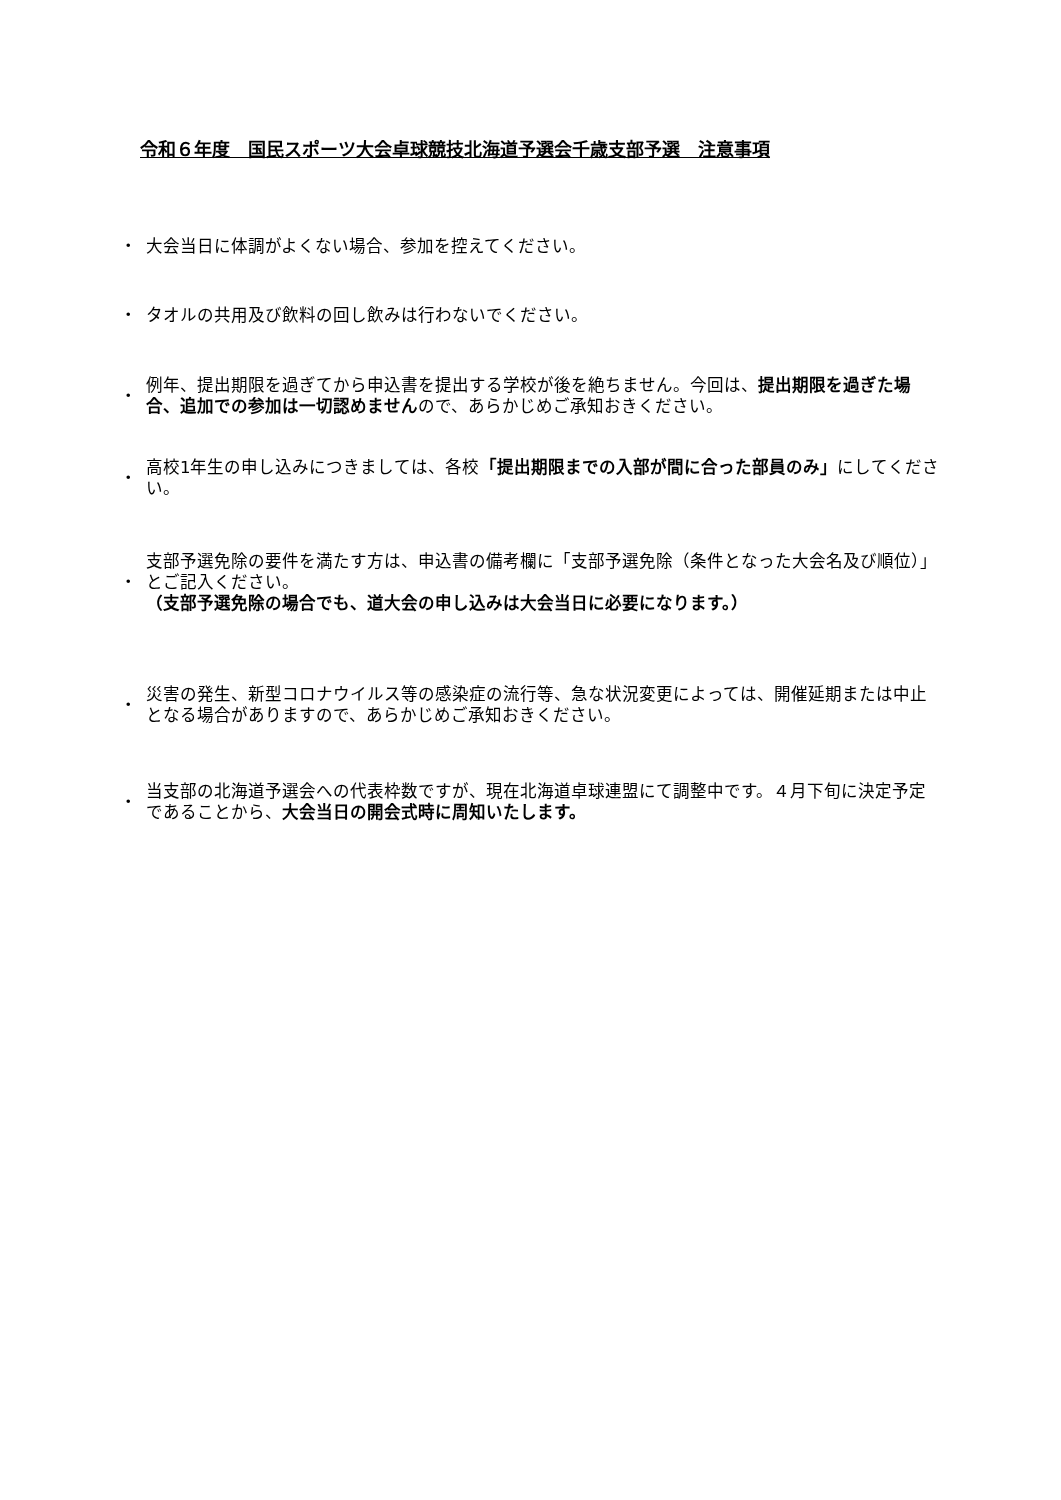令和６年度　国民スポーツ大会卓球競技北海道予選会千歳支部予選　注意事項
・ 大会当日に体調がよくない場合、参加を控えてください。
・ タオルの共用及び飲料の回し飲みは行わないでください。
・ 例年、提出期限を過ぎてから申込書を提出する学校が後を絶ちません。今回は、提出期限を過ぎた場合、追加での参加は一切認めませんので、あらかじめご承知おきください。
・ 高校1年生の申し込みにつきましては、各校「提出期限までの入部が間に合った部員のみ」にしてください。
・ 支部予選免除の要件を満たす方は、申込書の備考欄に「支部予選免除（条件となった大会名及び順位）」とご記入ください。
（支部予選免除の場合でも、道大会の申し込みは大会当日に必要になります。）
・ 災害の発生、新型コロナウイルス等の感染症の流行等、急な状況変更によっては、開催延期または中止となる場合がありますので、あらかじめご承知おきください。
・ 当支部の北海道予選会への代表枠数ですが、現在北海道卓球連盟にて調整中です。４月下旬に決定予定であることから、大会当日の開会式時に周知いたします。